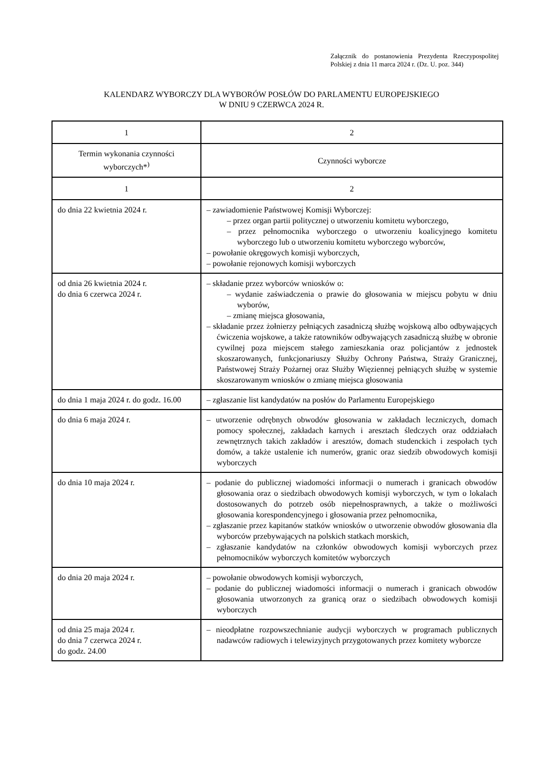Załącznik do postanowienia Prezydenta Rzeczypospolitej Polskiej z dnia 11 marca 2024 r. (Dz. U. poz. 344)
KALENDARZ WYBORCZY DLA WYBORÓW POSŁÓW DO PARLAMENTU EUROPEJSKIEGO
W DNIU 9 CZERWCA 2024 R.
| 1 | 2 |
| --- | --- |
| Termin wykonania czynności wyborczych*<sup>)</sup> | Czynności wyborcze |
| 1 | 2 |
| do dnia 22 kwietnia 2024 r. | – zawiadomienie Państwowej Komisji Wyborczej: – przez organ partii politycznej o utworzeniu komitetu wyborczego, – przez pełnomocnika wyborczego o utworzeniu koalicyjnego komitetu wyborczego lub o utworzeniu komitetu wyborczego wyborców, – powołanie okręgowych komisji wyborczych, – powołanie rejonowych komisji wyborczych |
| od dnia 26 kwietnia 2024 r. do dnia 6 czerwca 2024 r. | – składanie przez wyborców wniosków o: – wydanie zaświadczenia o prawie do głosowania w miejscu pobytu w dniu wyborów, – zmianę miejsca głosowania, – składanie przez żołnierzy pełniących zasadniczą służbę wojskową albo odbywających ćwiczenia wojskowe, a także ratowników odbywających zasadniczą służbę w obronie cywilnej poza miejscem stałego zamieszkania oraz policjantów z jednostek skoszarowanych, funkcjonariuszy Służby Ochrony Państwa, Straży Granicznej, Państwowej Straży Pożarnej oraz Służby Więziennej pełniących służbę w systemie skoszarowanym wniosków o zmianę miejsca głosowania |
| do dnia 1 maja 2024 r. do godz. 16.00 | – zgłaszanie list kandydatów na posłów do Parlamentu Europejskiego |
| do dnia 6 maja 2024 r. | – utworzenie odrębnych obwodów głosowania w zakładach leczniczych, domach pomocy społecznej, zakładach karnych i aresztach śledczych oraz oddziałach zewnętrznych takich zakładów i aresztów, domach studenckich i zespołach tych domów, a także ustalenie ich numerów, granic oraz siedzib obwodowych komisji wyborczych |
| do dnia 10 maja 2024 r. | – podanie do publicznej wiadomości informacji o numerach i granicach obwodów głosowania oraz o siedzibach obwodowych komisji wyborczych, w tym o lokalach dostosowanych do potrzeb osób niepełnosprawnych, a także o możliwości głosowania korespondencyjnego i głosowania przez pełnomocnika, – zgłaszanie przez kapitanów statków wniosków o utworzenie obwodów głosowania dla wyborców przebywających na polskich statkach morskich, – zgłaszanie kandydatów na członków obwodowych komisji wyborczych przez pełnomocników wyborczych komitetów wyborczych |
| do dnia 20 maja 2024 r. | – powołanie obwodowych komisji wyborczych, – podanie do publicznej wiadomości informacji o numerach i granicach obwodów głosowania utworzonych za granicą oraz o siedzibach obwodowych komisji wyborczych |
| od dnia 25 maja 2024 r. do dnia 7 czerwca 2024 r. do godz. 24.00 | – nieodpłatne rozpowszechnianie audycji wyborczych w programach publicznych nadawców radiowych i telewizyjnych przygotowanych przez komitety wyborcze |